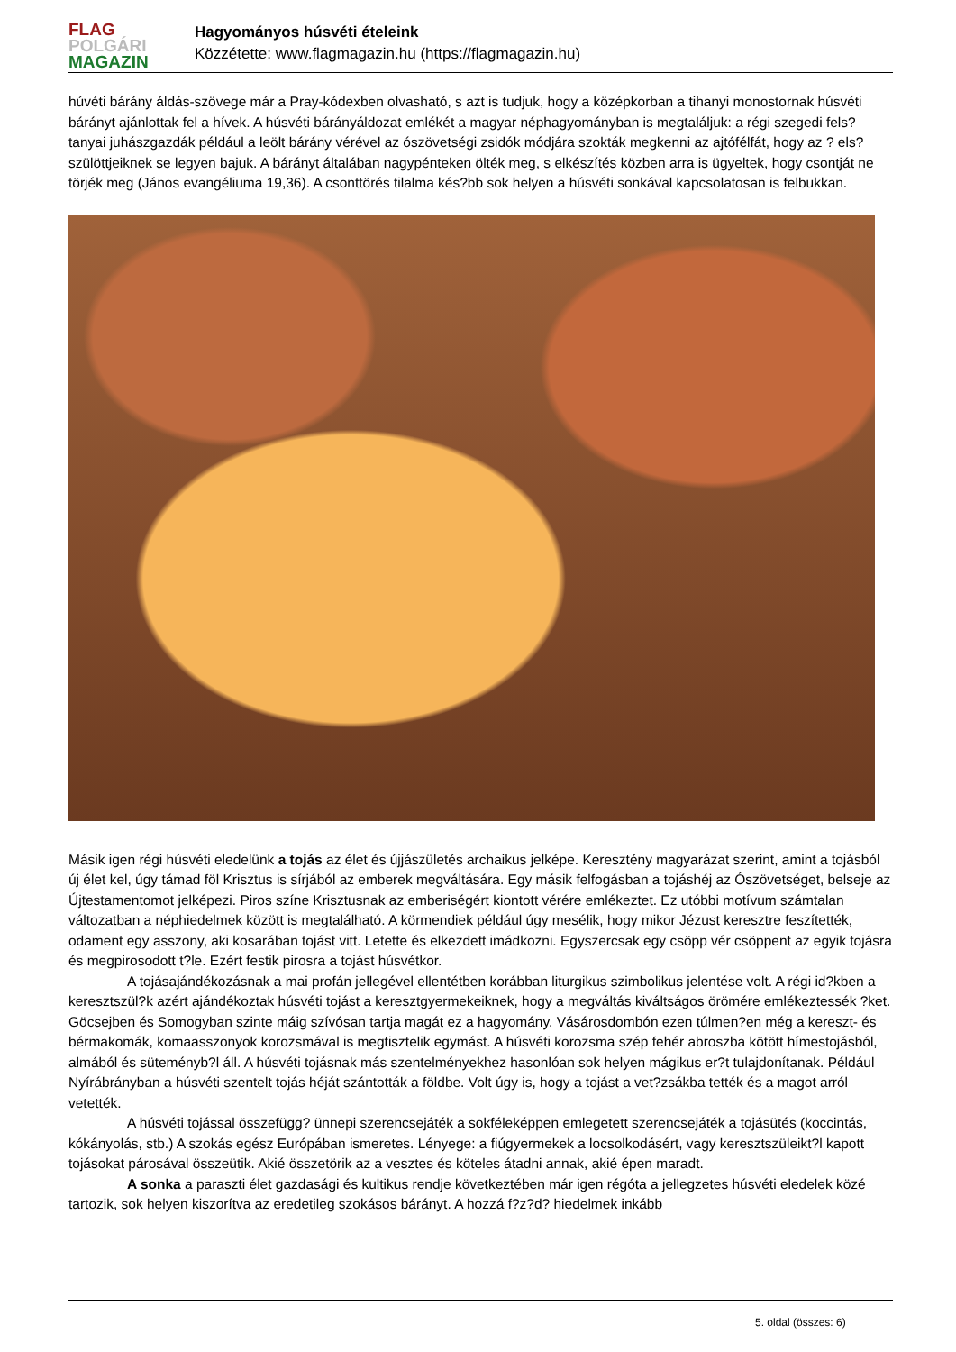FLAG
POLGÁRI
MAGAZIN
Hagyományos húsvéti ételeink
Közzétette: www.flagmagazin.hu (https://flagmagazin.hu)
húvéti bárány áldás-szövege már a Pray-kódexben olvasható, s azt is tudjuk, hogy a középkorban a tihanyi monostornak húsvéti bárányt ajánlottak fel a hívek. A húsvéti bárányáldozat emlékét a magyar néphagyományban is megtaláljuk: a régi szegedi fels?tanyai juhászgazdák például a leölt bárány vérével az ószövetségi zsidók módjára szokták megkenni az ajtófélfát, hogy az ? els?szülöttjeiknek se legyen bajuk. A bárányt általában nagypénteken ölték meg, s elkészítés közben arra is ügyeltek, hogy csontját ne törjék meg (János evangéliuma 19,36). A csonttörés tilalma kés?bb sok helyen a húsvéti sonkával kapcsolatosan is felbukkan.
Másik igen régi húsvéti eledelünk a tojás az élet és újjászületés archaikus jelképe. Keresztény magyarázat szerint, amint a tojásból új élet kel, úgy támad föl Krisztus is sírjából az emberek megváltására. Egy másik felfogásban a tojáshéj az Ószövetséget, belseje az Újtestamentomot jelképezi. Piros színe Krisztusnak az emberiségért kiontott vérére emlékeztet. Ez utóbbi motívum számtalan változatban a néphiedelmek között is megtalálható. A körmendiek például úgy mesélik, hogy mikor Jézust keresztre feszítették, odament egy asszony, aki kosarában tojást vitt. Letette és elkezdett imádkozni. Egyszercsak egy csöpp vér csöppent az egyik tojásra és megpirosodott t?le. Ezért festik pirosra a tojást húsvétkor.
A tojásajándékozásnak a mai profán jellegével ellentétben korábban liturgikus szimbolikus jelentése volt. A régi id?kben a keresztszül?k azért ajándékoztak húsvéti tojást a keresztgyermekeiknek, hogy a megváltás kiváltságos örömére emlékeztessék ?ket. Göcsejben és Somogyban szinte máig szívósan tartja magát ez a hagyomány. Vásárosdombón ezen túlmen?en még a kereszt- és bérmakomák, komaasszonyok korozsmával is megtisztelik egymást. A húsvéti korozsma szép fehér abroszba kötött hímestojásból, almából és süteményb?l áll. A húsvéti tojásnak más szentelményekhez hasonlóan sok helyen mágikus er?t tulajdonítanak. Például Nyírábrányban a húsvéti szentelt tojás héját szántották a földbe. Volt úgy is, hogy a tojást a vet?zsákba tették és a magot arról vetették.
A húsvéti tojással összefügg? ünnepi szerencsejáték a sokféleképpen emlegetett szerencsejáték a tojásütés (koccintás, kókányolás, stb.) A szokás egész Európában ismeretes. Lényege: a fiúgyermekek a locsolkodásért, vagy keresztszüleikt?l kapott tojásokat párosával összeütik. Akié összetörik az a vesztes és köteles átadni annak, akié épen maradt.
A sonka a paraszti élet gazdasági és kultikus rendje következtében már igen régóta a jellegzetes húsvéti eledelek közé tartozik, sok helyen kiszorítva az eredetileg szokásos bárányt. A hozzá f?z?d? hiedelmek inkább
5. oldal (összes: 6)